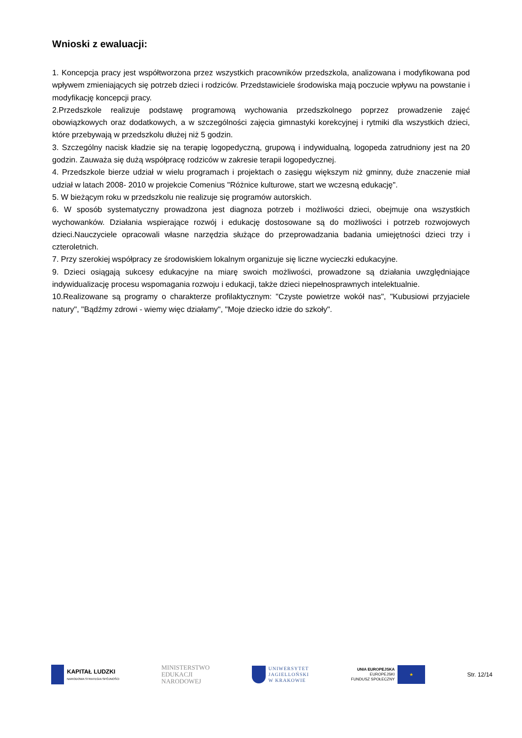Wnioski z ewaluacji:
1. Koncepcja pracy jest współtworzona przez wszystkich pracowników przedszkola, analizowana i modyfikowana pod wpływem zmieniających się potrzeb dzieci i rodziców. Przedstawiciele środowiska mają poczucie wpływu na powstanie i modyfikację koncepcji pracy.
2.Przedszkole realizuje podstawę programową wychowania przedszkolnego poprzez prowadzenie zajęć obowiązkowych oraz dodatkowych, a w szczególności zajęcia gimnastyki korekcyjnej i rytmiki dla wszystkich dzieci, które przebywają w przedszkolu dłużej niż 5 godzin.
3. Szczególny nacisk kładzie się na terapię logopedyczną, grupową i indywidualną, logopeda zatrudniony jest na 20 godzin. Zauważa się dużą współpracę rodziców w zakresie terapii logopedycznej.
4. Przedszkole bierze udział w wielu programach i projektach o zasięgu większym niż gminny, duże znaczenie miał udział w latach 2008- 2010 w projekcie Comenius "Różnice kulturowe, start we wczesną edukację".
5. W bieżącym roku w przedszkolu nie realizuje się programów autorskich.
6. W sposób systematyczny prowadzona jest diagnoza potrzeb i możliwości dzieci, obejmuje ona wszystkich wychowanków. Działania wspierające rozwój i edukację dostosowane są do możliwości i potrzeb rozwojowych dzieci.Nauczyciele opracowali własne narzędzia służące do przeprowadzania badania umiejętności dzieci trzy i czteroletnich.
7. Przy szerokiej współpracy ze środowiskiem lokalnym organizuje się liczne wycieczki edukacyjne.
9. Dzieci osiągają sukcesy edukacyjne na miarę swoich możliwości, prowadzone są działania uwzględniające indywidualizację procesu wspomagania rozwoju i edukacji, także dzieci niepełnosprawnych intelektualnie.
10.Realizowane są programy o charakterze profilaktycznym: "Czyste powietrze wokół nas", "Kubusiowi przyjaciele natury", "Bądźmy zdrowi - wiemy więc działamy", "Moje dziecko idzie do szkoły".
KAPITAŁ LUDZKI
NARODOWA STRATEGIA SPÓJNOŚCI
MINISTERSTWO
EDUKACJI
NARODOWEJ
UNIWERSYTET
JAGIELLOŃSKI
W KRAKOWIE
UNIA EUROPEJSKA
EUROPEJSKI
FUNDUSZ SPOŁECZNY
★
Str. 12/14